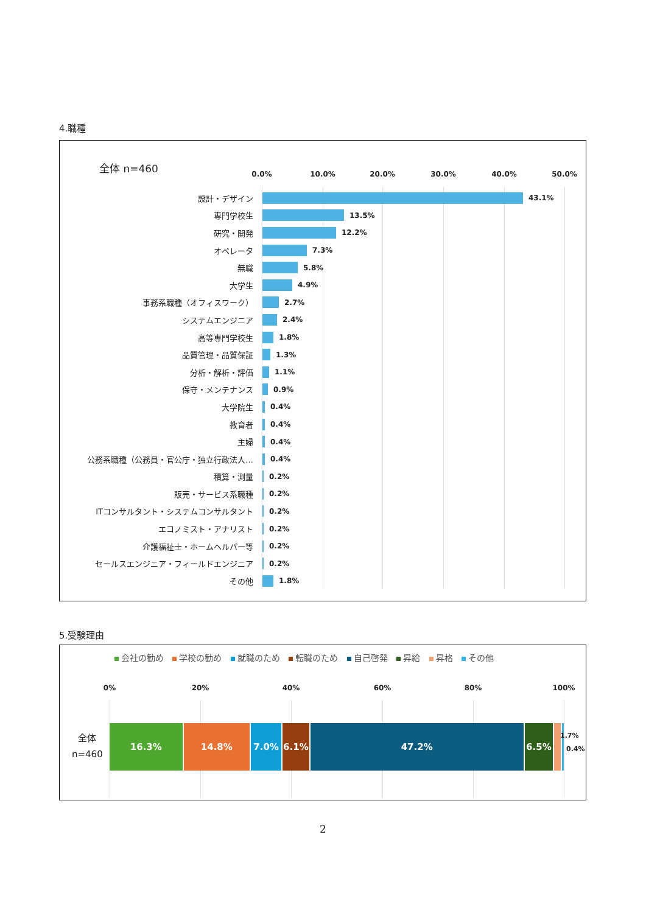4.職種
全体 n=460
0.0% 10.0% 20.0% 30.0% 40.0% 50.0%
設計・デザイン 43.1%
専門学校生 13.5%
研究・開発 12.2%
オペレータ 7.3%
無職 5.8%
大学生 4.9%
事務系職種（オフィスワーク） 2.7%
システムエンジニア 2.4%
高等専門学校生 1.8%
品質管理・品質保証 1.3%
分析・解析・評価 1.1%
保守・メンテナンス 0.9%
大学院生 0.4%
教育者 0.4%
主婦 0.4%
公務系職種（公務員・官公庁・独立行政法人… 0.4%
積算・測量 0.2%
販売・サービス系職種 0.2%
ITコンサルタント・システムコンサルタント 0.2%
エコノミスト・アナリスト 0.2%
介護福祉士・ホームヘルパー等 0.2%
セールスエンジニア・フィールドエンジニア 0.2%
その他 1.8%
5.受験理由
会社の勧め 学校の勧め 就職のため 転職のため 自己啓発 昇給 昇格 その他
0% 20% 40% 60% 80% 100%
全体
n=460
16.3% 14.8% 7.0% 6.1% 47.2% 6.5%
1.7%
0.4%
2